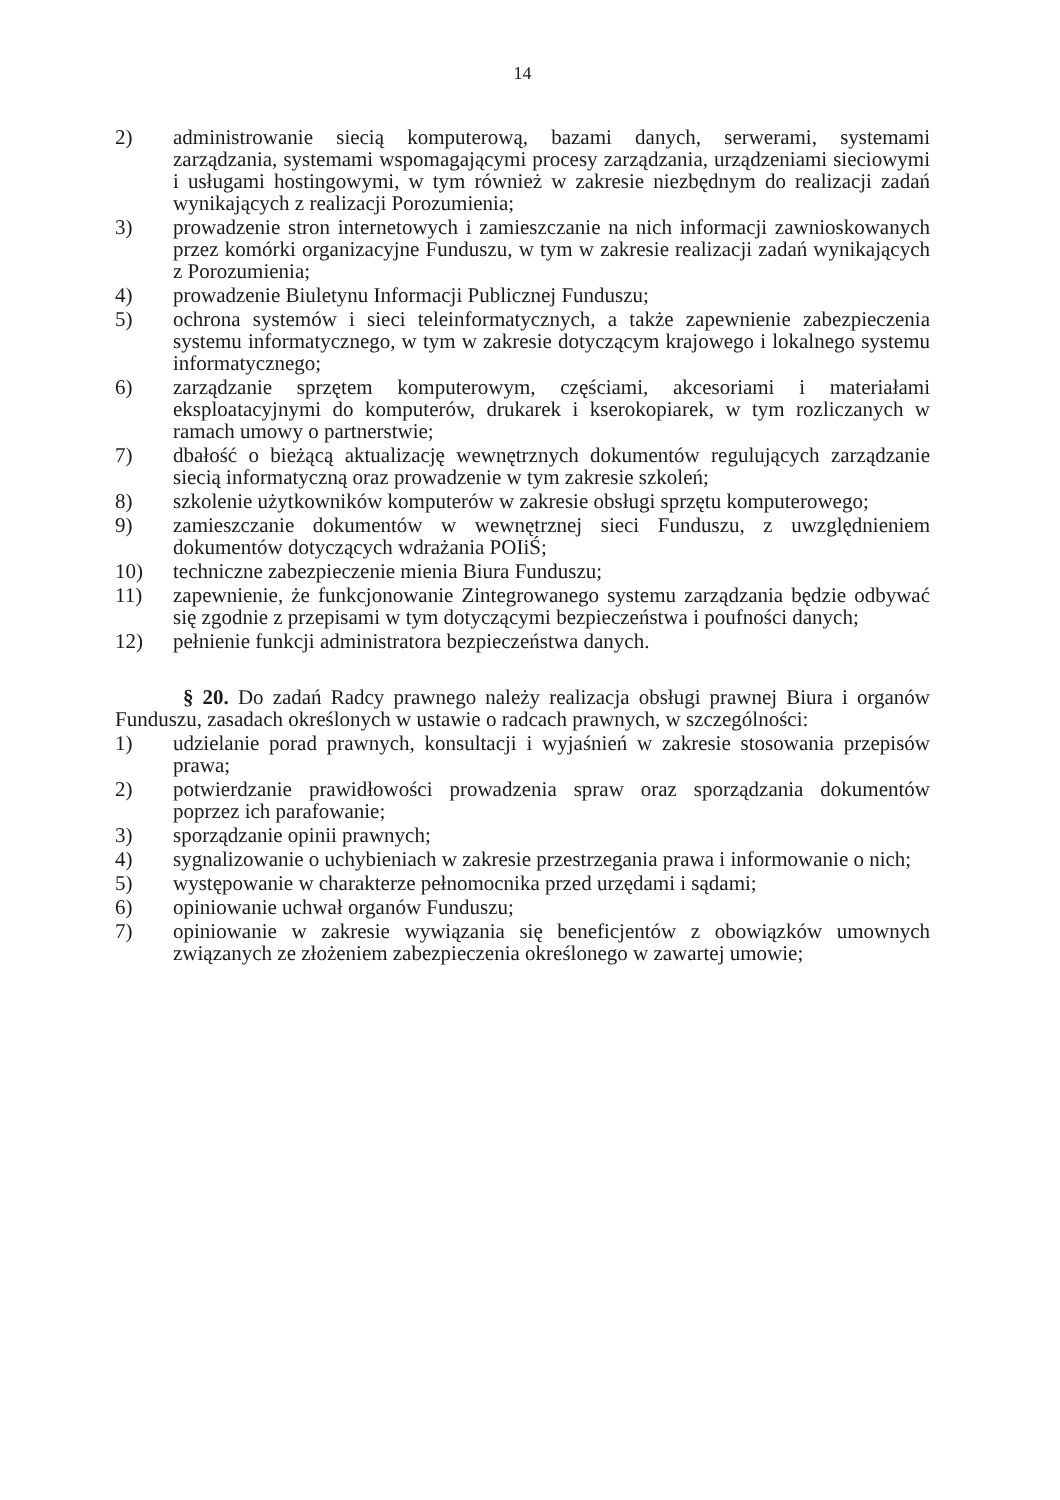14
2) administrowanie siecią komputerową, bazami danych, serwerami, systemami zarządzania, systemami wspomagającymi procesy zarządzania, urządzeniami sieciowymi i usługami hostingowymi, w tym również w zakresie niezbędnym do realizacji zadań wynikających z realizacji Porozumienia;
3) prowadzenie stron internetowych i zamieszczanie na nich informacji zawnioskowanych przez komórki organizacyjne Funduszu, w tym w zakresie realizacji zadań wynikających z Porozumienia;
4) prowadzenie Biuletynu Informacji Publicznej Funduszu;
5) ochrona systemów i sieci teleinformatycznych, a także zapewnienie zabezpieczenia systemu informatycznego, w tym w zakresie dotyczącym krajowego i lokalnego systemu informatycznego;
6) zarządzanie sprzętem komputerowym, częściami, akcesoriami i materiałami eksploatacyjnymi do komputerów, drukarek i kserokopiarek, w tym rozliczanych w ramach umowy o partnerstwie;
7) dbałość o bieżącą aktualizację wewnętrznych dokumentów regulujących zarządzanie siecią informatyczną oraz prowadzenie w tym zakresie szkoleń;
8) szkolenie użytkowników komputerów w zakresie obsługi sprzętu komputerowego;
9) zamieszczanie dokumentów w wewnętrznej sieci Funduszu, z uwzględnieniem dokumentów dotyczących wdrażania POIiŚ;
10) techniczne zabezpieczenie mienia Biura Funduszu;
11) zapewnienie, że funkcjonowanie Zintegrowanego systemu zarządzania będzie odbywać się zgodnie z przepisami w tym dotyczącymi bezpieczeństwa i poufności danych;
12) pełnienie funkcji administratora bezpieczeństwa danych.
§ 20. Do zadań Radcy prawnego należy realizacja obsługi prawnej Biura i organów Funduszu, zasadach określonych w ustawie o radcach prawnych, w szczególności:
1) udzielanie porad prawnych, konsultacji i wyjaśnień w zakresie stosowania przepisów prawa;
2) potwierdzanie prawidłowości prowadzenia spraw oraz sporządzania dokumentów poprzez ich parafowanie;
3) sporządzanie opinii prawnych;
4) sygnalizowanie o uchybieniach w zakresie przestrzegania prawa i informowanie o nich;
5) występowanie w charakterze pełnomocnika przed urzędami i sądami;
6) opiniowanie uchwał organów Funduszu;
7) opiniowanie w zakresie wywiązania się beneficjentów z obowiązków umownych związanych ze złożeniem zabezpieczenia określonego w zawartej umowie;